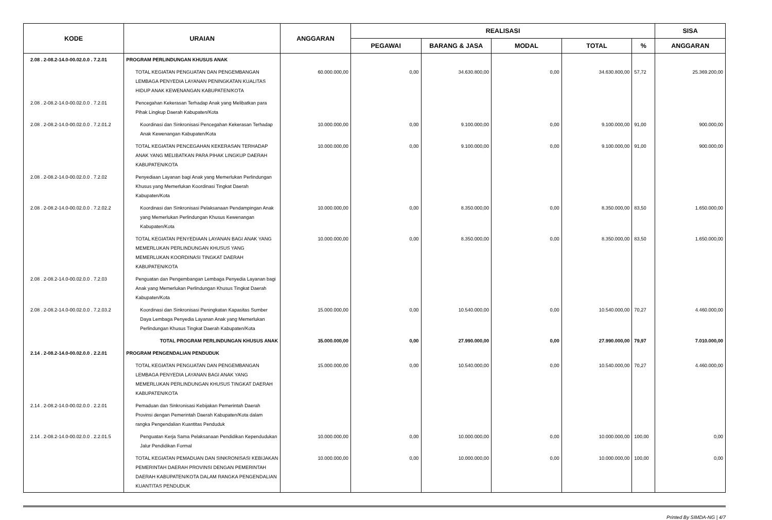| KODE | URAIAN | ANGGARAN | REALISASI | | | | | SISA |
| --- | --- | --- | --- | --- | --- | --- | --- | --- |
| | | | PEGAWAI | BARANG & JASA | MODAL | TOTAL | % | ANGGARAN |
| 2.08 . 2-08.2-14.0-00.02.0.0 . 7.2.01 | PROGRAM PERLINDUNGAN KHUSUS ANAK | | | | | | | |
| | TOTAL KEGIATAN PENGUATAN DAN PENGEMBANGAN LEMBAGA PENYEDIA LAYANAN PENINGKATAN KUALITAS HIDUP ANAK KEWENANGAN KABUPATEN/KOTA | 60.000.000,00 | 0,00 | 34.630.800,00 | 0,00 | 34.630.800,00 | 57,72 | 25.369.200,00 |
| 2.08 . 2-08.2-14.0-00.02.0.0 . 7.2.01 | Pencegahan Kekerasan Terhadap Anak yang Melibatkan para Pihak Lingkup Daerah Kabupaten/Kota | | | | | | | |
| 2.08 . 2-08.2-14.0-00.02.0.0 . 7.2.01.2 | Koordinasi dan Sinkronisasi Pencegahan Kekerasan Terhadap Anak Kewenangan Kabupaten/Kota | 10.000.000,00 | 0,00 | 9.100.000,00 | 0,00 | 9.100.000,00 | 91,00 | 900.000,00 |
| | TOTAL KEGIATAN PENCEGAHAN KEKERASAN TERHADAP ANAK YANG MELIBATKAN PARA PIHAK LINGKUP DAERAH KABUPATEN/KOTA | 10.000.000,00 | 0,00 | 9.100.000,00 | 0,00 | 9.100.000,00 | 91,00 | 900.000,00 |
| 2.08 . 2-08.2-14.0-00.02.0.0 . 7.2.02 | Penyediaan Layanan bagi Anak yang Memerlukan Perlindungan Khusus yang Memerlukan Koordinasi Tingkat Daerah Kabupaten/Kota | | | | | | | |
| 2.08 . 2-08.2-14.0-00.02.0.0 . 7.2.02.2 | Koordinasi dan Sinkronisasi Pelaksanaan Pendampingan Anak yang Memerlukan Perlindungan Khusus Kewenangan Kabupaten/Kota | 10.000.000,00 | 0,00 | 8.350.000,00 | 0,00 | 8.350.000,00 | 83,50 | 1.650.000,00 |
| | TOTAL KEGIATAN PENYEDIAAN LAYANAN BAGI ANAK YANG MEMERLUKAN PERLINDUNGAN KHUSUS YANG MEMERLUKAN KOORDINASI TINGKAT DAERAH KABUPATEN/KOTA | 10.000.000,00 | 0,00 | 8.350.000,00 | 0,00 | 8.350.000,00 | 83,50 | 1.650.000,00 |
| 2.08 . 2-08.2-14.0-00.02.0.0 . 7.2.03 | Penguatan dan Pengembangan Lembaga Penyedia Layanan bagi Anak yang Memerlukan Perlindungan Khusus Tingkat Daerah Kabupaten/Kota | | | | | | | |
| 2.08 . 2-08.2-14.0-00.02.0.0 . 7.2.03.2 | Koordinasi dan Sinkronisasi Peningkatan Kapasitas Sumber Daya Lembaga Penyedia Layanan Anak yang Memerlukan Perlindungan Khusus Tingkat Daerah Kabupaten/Kota | 15.000.000,00 | 0,00 | 10.540.000,00 | 0,00 | 10.540.000,00 | 70,27 | 4.460.000,00 |
| | TOTAL PROGRAM PERLINDUNGAN KHUSUS ANAK | 35.000.000,00 | 0,00 | 27.990.000,00 | 0,00 | 27.990.000,00 | 79,97 | 7.010.000,00 |
| 2.14 . 2-08.2-14.0-00.02.0.0 . 2.2.01 | PROGRAM PENGENDALIAN PENDUDUK | | | | | | | |
| | TOTAL KEGIATAN PENGUATAN DAN PENGEMBANGAN LEMBAGA PENYEDIA LAYANAN BAGI ANAK YANG MEMERLUKAN PERLINDUNGAN KHUSUS TINGKAT DAERAH KABUPATEN/KOTA | 15.000.000,00 | 0,00 | 10.540.000,00 | 0,00 | 10.540.000,00 | 70,27 | 4.460.000,00 |
| 2.14 . 2-08.2-14.0-00.02.0.0 . 2.2.01 | Pemaduan dan Sinkronisasi Kebijakan Pemerintah Daerah Provinsi dengan Pemerintah Daerah Kabupaten/Kota dalam rangka Pengendalian Kuantitas Penduduk | | | | | | | |
| 2.14 . 2-08.2-14.0-00.02.0.0 . 2.2.01.5 | Penguatan Kerja Sama Pelaksanaan Pendidikan Kependudukan Jalur Pendidikan Formal | 10.000.000,00 | 0,00 | 10.000.000,00 | 0,00 | 10.000.000,00 | 100,00 | 0,00 |
| | TOTAL KEGIATAN PEMADUAN DAN SINKRONISASI KEBIJAKAN PEMERINTAH DAERAH PROVINSI DENGAN PEMERINTAH DAERAH KABUPATEN/KOTA DALAM RANGKA PENGENDALIAN KUANTITAS PENDUDUK | 10.000.000,00 | 0,00 | 10.000.000,00 | 0,00 | 10.000.000,00 | 100,00 | 0,00 |
Printed By SIMDA-NG | 4/7